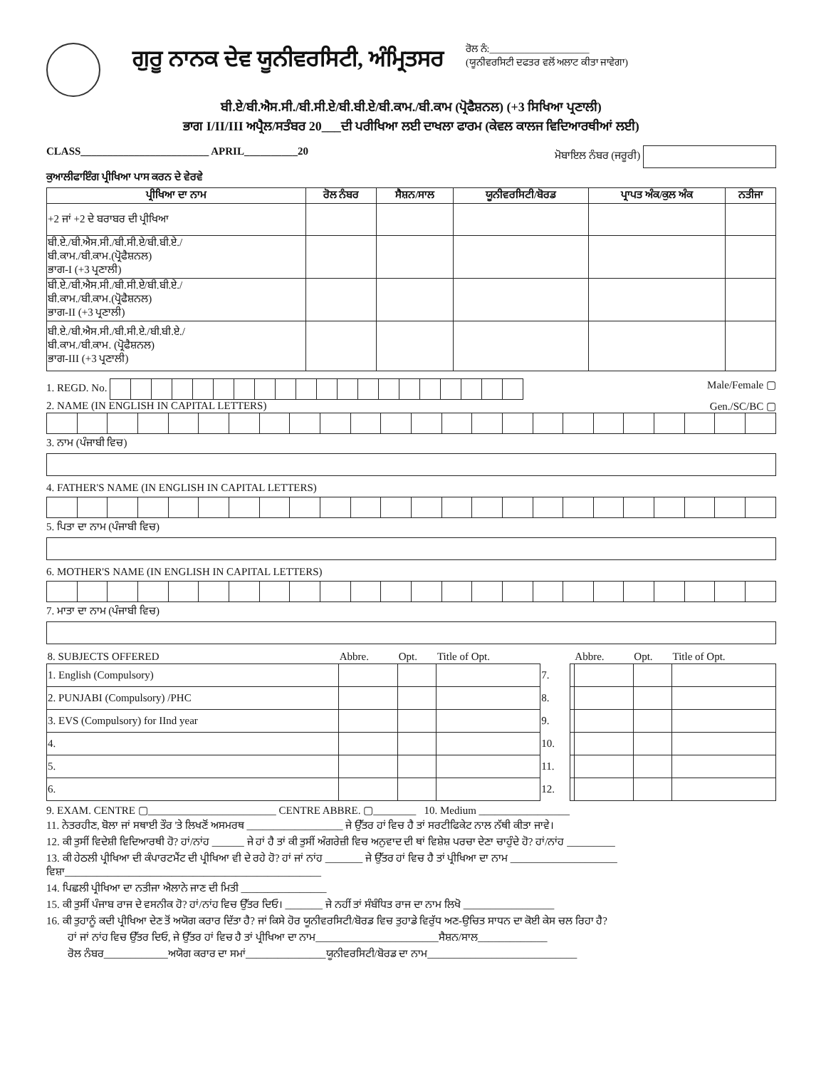ਗੁਰੂ ਨਾਨਕ ਦੇਵ ਯੂਨੀਵਰਸਿਟੀ, ਅੰਮ੍ਰਿਤਸਰ
ਰੋਲ ਨੰ:____________________
(ਯੂਨੀਵਰਸਿਟੀ ਦਫਤਰ ਵਲੋਂ ਅਲਾਟ ਕੀਤਾ ਜਾਵੇਗਾ)
ਬੀ.ਏ/ਬੀ.ਐਸ.ਸੀ./ਬੀ.ਸੀ.ਏ/ਬੀ.ਬੀ.ਏ/ਬੀ.ਕਾਮ./ਬੀ.ਕਾਮ (ਪ੍ਰੋਫੈਸ਼ਨਲ) (+3 ਸਿਖਿਆ ਪ੍ਰਣਾਲੀ)
ਭਾਗ I/II/III ਅਪ੍ਰੈਲ/ਸਤੰਬਰ 20___ਦੀ ਪਰੀਖਿਆ ਲਈ ਦਾਖਲਾ ਫਾਰਮ (ਕੇਵਲ ਕਾਲਜ ਵਿਦਿਆਰਥੀਆਂ ਲਈ)
CLASS________________________ APRIL__________20 ਮੋਬਾਇਲ ਨੰਬਰ (ਜਰੂਰੀ)
ਕੁਆਲੀਫਾਇੰਗ ਪ੍ਰੀਖਿਆ ਪਾਸ ਕਰਨ ਦੇ ਵੇਰਵੇ
| ਪ੍ਰੀਖਿਆ ਦਾ ਨਾਮ | ਰੋਲ ਨੰਬਰ | ਸੈਸ਼ਨ/ਸਾਲ | ਯੂਨੀਵਰਸਿਟੀ/ਬੋਰਡ | ਪ੍ਰਾਪਤ ਅੰਕ/ਕੁਲ ਅੰਕ | ਨਤੀਜਾ |
| --- | --- | --- | --- | --- | --- |
| +2 ਜਾਂ +2 ਦੇ ਬਰਾਬਰ ਦੀ ਪ੍ਰੀਖਿਆ | | | | | |
| ਬੀ.ਏ./ਬੀ.ਐਸ.ਸੀ./ਬੀ.ਸੀ.ਏ/ਬੀ.ਬੀ.ਏ./ ਬੀ.ਕਾਮ./ਬੀ.ਕਾਮ.(ਪ੍ਰੋਫੈਸ਼ਨਲ) ਭਾਗ-I (+3 ਪ੍ਰਣਾਲੀ) | | | | | |
| ਬੀ.ਏ./ਬੀ.ਐਸ.ਸੀ./ਬੀ.ਸੀ.ਏ/ਬੀ.ਬੀ.ਏ./ ਬੀ.ਕਾਮ./ਬੀ.ਕਾਮ.(ਪ੍ਰੋਫੈਸ਼ਨਲ) ਭਾਗ-II (+3 ਪ੍ਰਣਾਲੀ) | | | | | |
| ਬੀ.ਏ./ਬੀ.ਐਸ.ਸੀ./ਬੀ.ਸੀ.ਏ./ਬੀ.ਬੀ.ਏ./ ਬੀ.ਕਾਮ./ਬੀ.ਕਾਮ. (ਪ੍ਰੋਫੈਸ਼ਨਲ) ਭਾਗ-III (+3 ਪ੍ਰਣਾਲੀ) | | | | | |
1. REGD. No. Male/Female ▢
2. NAME (IN ENGLISH IN CAPITAL LETTERS) Gen./SC/BC ▢
3. ਨਾਮ (ਪੰਜਾਬੀ ਵਿਚ)
4. FATHER'S NAME (IN ENGLISH IN CAPITAL LETTERS)
5. ਪਿਤਾ ਦਾ ਨਾਮ (ਪੰਜਾਬੀ ਵਿਚ)
6. MOTHER'S NAME (IN ENGLISH IN CAPITAL LETTERS)
7. ਮਾਤਾ ਦਾ ਨਾਮ (ਪੰਜਾਬੀ ਵਿਚ)
| 8. SUBJECTS OFFERED | Abbre. | Opt. | Title of Opt. | | | Abbre. | Opt. | Title of Opt. |
| 1. English (Compulsory) | | | | 7. | | | | |
| 2. PUNJABI (Compulsory) /PHC | | | | 8. | | | | |
| 3. EVS (Compulsory) for IInd year | | | | 9. | | | | |
| 4. | | | | 10. | | | | |
| 5. | | | | 11. | | | | |
| 6. | | | | 12. | | | | |
9. EXAM. CENTRE ▢________________________ CENTRE ABBRE. ▢________ 10. Medium _________________
11. ਨੇਤਰਹੀਣ, ਬੋਲਾ ਜਾਂ ਸਥਾਈ ਤੌਰ 'ਤੇ ਲਿਖਣੋਂ ਅਸਮਰਥ __________________ ਜੇ ਉੱਤਰ ਹਾਂ ਵਿਚ ਹੈ ਤਾਂ ਸਰਟੀਫਿਕੇਟ ਨਾਲ ਨੱਥੀ ਕੀਤਾ ਜਾਵੇ।
12. ਕੀ ਤੁਸੀਂ ਵਿਦੇਸ਼ੀ ਵਿਦਿਆਰਥੀ ਹੋ? ਹਾਂ/ਨਾਂਹ ______ ਜੇ ਹਾਂ ਹੈ ਤਾਂ ਕੀ ਤੁਸੀਂ ਅੰਗਰੇਜ਼ੀ ਵਿਚ ਅਨੁਵਾਦ ਦੀ ਥਾਂ ਵਿਸ਼ੇਸ਼ ਪਰਚਾ ਦੇਣਾ ਚਾਹੁੰਦੇ ਹੋ? ਹਾਂ/ਨਾਂਹ _________
13. ਕੀ ਹੇਠਲੀ ਪ੍ਰੀਖਿਆ ਦੀ ਕੰਪਾਰਟਮੈਂਟ ਦੀ ਪ੍ਰੀਖਿਆ ਵੀ ਦੇ ਰਹੇ ਹੋ? ਹਾਂ ਜਾਂ ਨਾਂਹ _______ ਜੇ ਉੱਤਰ ਹਾਂ ਵਿਚ ਹੈ ਤਾਂ ਪ੍ਰੀਖਿਆ ਦਾ ਨਾਮ ____________________
ਵਿਸ਼ਾ________________________________________________
14. ਪਿਛਲੀ ਪ੍ਰੀਖਿਆ ਦਾ ਨਤੀਜਾ ਐਲਾਨੇ ਜਾਣ ਦੀ ਮਿਤੀ ________________
15. ਕੀ ਤੁਸੀਂ ਪੰਜਾਬ ਰਾਜ ਦੇ ਵਸਨੀਕ ਹੋ? ਹਾਂ/ਨਾਂਹ ਵਿਚ ਉੱਤਰ ਦਿਓ। _______ ਜੇ ਨਹੀਂ ਤਾਂ ਸੰਬੰਧਿਤ ਰਾਜ ਦਾ ਨਾਮ ਲਿਖੋ _________________
16. ਕੀ ਤੁਹਾਨੂੰ ਕਦੀ ਪ੍ਰੀਖਿਆ ਦੇਣ ਤੋਂ ਅਯੋਗ ਕਰਾਰ ਦਿੱਤਾ ਹੈ? ਜਾਂ ਕਿਸੇ ਹੋਰ ਯੂਨੀਵਰਸਿਟੀ/ਬੋਰਡ ਵਿਚ ਤੁਹਾਡੇ ਵਿਰੁੱਧ ਅਣ-ਉਚਿਤ ਸਾਧਨ ਦਾ ਕੋਈ ਕੇਸ ਚਲ ਰਿਹਾ ਹੈ?
ਹਾਂ ਜਾਂ ਨਾਂਹ ਵਿਚ ਉੱਤਰ ਦਿਓ, ਜੇ ਉੱਤਰ ਹਾਂ ਵਿਚ ਹੈ ਤਾਂ ਪ੍ਰੀਖਿਆ ਦਾ ਨਾਮ_______________________ਸੈਸ਼ਨ/ਸਾਲ_____________
ਰੋਲ ਨੰਬਰ____________ਅਯੋਗ ਕਰਾਰ ਦਾ ਸਮਾਂ_______________ਯੂਨੀਵਰਸਿਟੀ/ਬੋਰਡ ਦਾ ਨਾਮ____________________________